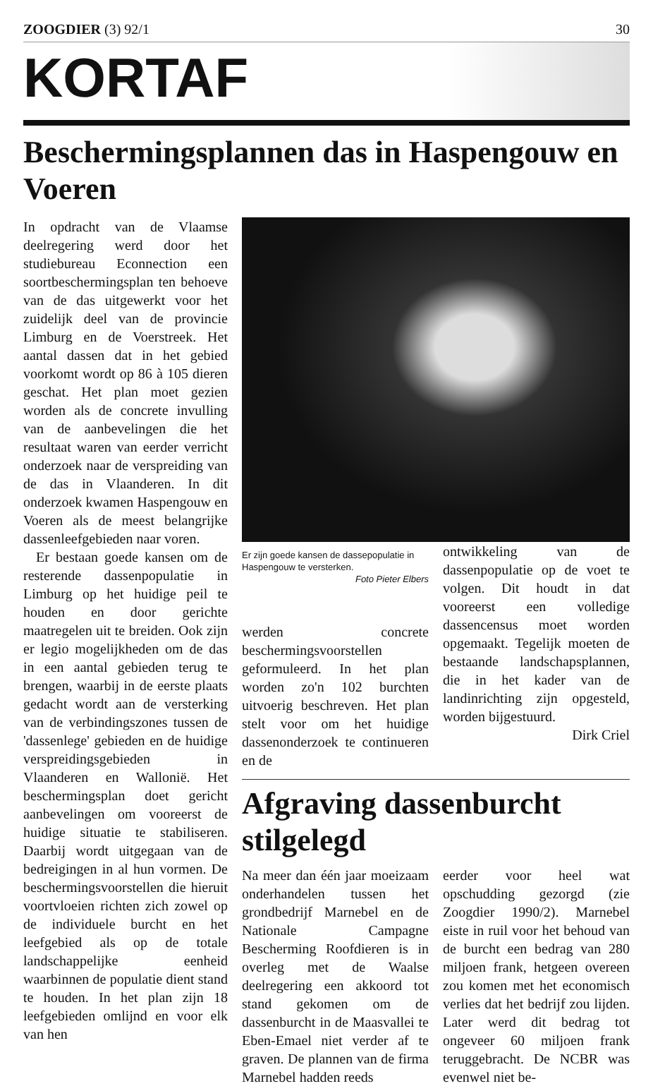ZOOGDIER (3) 92/1 30
KORTAF
Beschermingsplannen das in Haspengouw en Voeren
In opdracht van de Vlaamse deelregering werd door het studiebureau Econnection een soortbeschermingsplan ten behoeve van de das uitgewerkt voor het zuidelijk deel van de provincie Limburg en de Voerstreek. Het aantal dassen dat in het gebied voorkomt wordt op 86 à 105 dieren geschat. Het plan moet gezien worden als de concrete invulling van de aanbevelingen die het resultaat waren van eerder verricht onderzoek naar de verspreiding van de das in Vlaanderen. In dit onderzoek kwamen Haspengouw en Voeren als de meest belangrijke dassenleefgebieden naar voren.
Er bestaan goede kansen om de resterende dassenpopulatie in Limburg op het huidige peil te houden en door gerichte maatregelen uit te breiden. Ook zijn er legio mogelijkheden om de das in een aantal gebieden terug te brengen, waarbij in de eerste plaats gedacht wordt aan de versterking van de verbindingszones tussen de 'dassenlege' gebieden en de huidige verspreidingsgebieden in Vlaanderen en Wallonië. Het beschermingsplan doet gericht aanbevelingen om vooreerst de huidige situatie te stabiliseren. Daarbij wordt uitgegaan van de bedreigingen in al hun vormen. De beschermingsvoorstellen die hieruit voortvloeien richten zich zowel op de individuele burcht en het leefgebied als op de totale landschappelijke eenheid waarbinnen de populatie dient stand te houden. In het plan zijn 18 leefgebieden omlijnd en voor elk van hen
Er zijn goede kansen de dassepopulatie in Haspengouw te versterken.
Foto Pieter Elbers
werden concrete beschermingsvoorstellen geformuleerd. In het plan worden zo'n 102 burchten uitvoerig beschreven. Het plan stelt voor om het huidige dassenonderzoek te continueren en de
ontwikkeling van de dassenpopulatie op de voet te volgen. Dit houdt in dat vooreerst een volledige dassencensus moet worden opgemaakt. Tegelijk moeten de bestaande landschapsplannen, die in het kader van de landinrichting zijn opgesteld, worden bijgestuurd.
Dirk Criel
Afgraving dassenburcht stilgelegd
Na meer dan één jaar moeizaam onderhandelen tussen het grondbedrijf Marnebel en de Nationale Campagne Bescherming Roofdieren is in overleg met de Waalse deelregering een akkoord tot stand gekomen om de dassenburcht in de Maasvallei te Eben-Emael niet verder af te graven. De plannen van de firma Marnebel hadden reeds
eerder voor heel wat opschudding gezorgd (zie Zoogdier 1990/2). Marnebel eiste in ruil voor het behoud van de burcht een bedrag van 280 miljoen frank, hetgeen overeen zou komen met het economisch verlies dat het bedrijf zou lijden. Later werd dit bedrag tot ongeveer 60 miljoen frank teruggebracht. De NCBR was evenwel niet be-